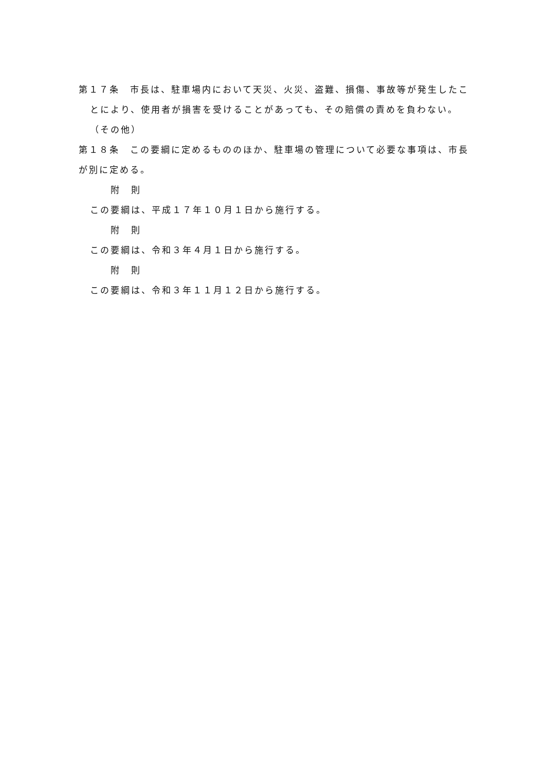第１７条　市長は、駐車場内において天災、火災、盗難、損傷、事故等が発生したことにより、使用者が損害を受けることがあっても、その賠償の責めを負わない。
（その他）
第１８条　この要綱に定めるもののほか、駐車場の管理について必要な事項は、市長が別に定める。
附　則
この要綱は、平成１７年１０月１日から施行する。
附　則
この要綱は、令和３年４月１日から施行する。
附　則
この要綱は、令和３年１１月１２日から施行する。